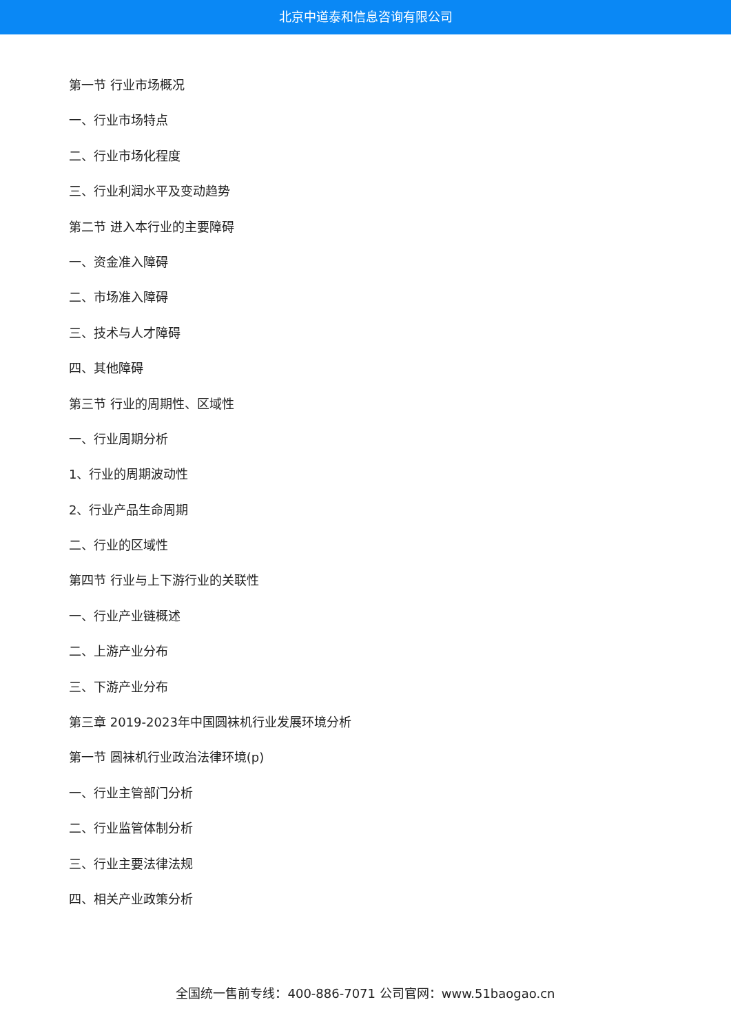北京中道泰和信息咨询有限公司
第一节 行业市场概况
一、行业市场特点
二、行业市场化程度
三、行业利润水平及变动趋势
第二节 进入本行业的主要障碍
一、资金准入障碍
二、市场准入障碍
三、技术与人才障碍
四、其他障碍
第三节 行业的周期性、区域性
一、行业周期分析
1、行业的周期波动性
2、行业产品生命周期
二、行业的区域性
第四节 行业与上下游行业的关联性
一、行业产业链概述
二、上游产业分布
三、下游产业分布
第三章 2019-2023年中国圆袜机行业发展环境分析
第一节 圆袜机行业政治法律环境(p)
一、行业主管部门分析
二、行业监管体制分析
三、行业主要法律法规
四、相关产业政策分析
全国统一售前专线：400-886-7071 公司官网：www.51baogao.cn